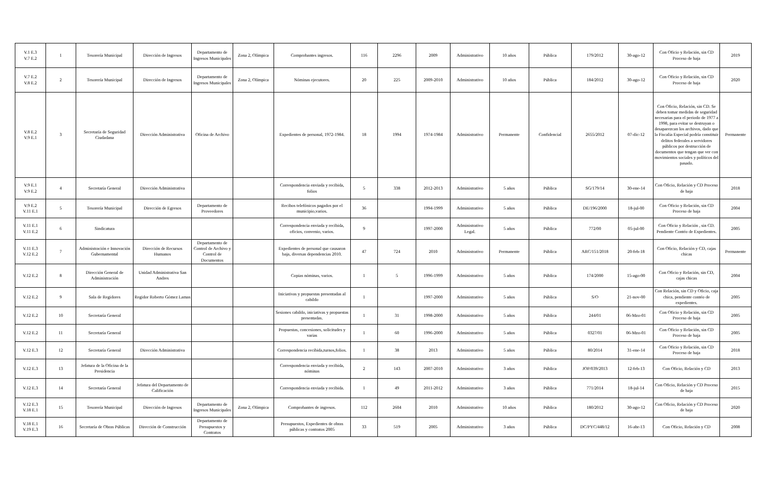| V.1 E.3 V.7 E.2 | 1 | Tesorería Municipal | Dirección de Ingresos | Departamento de Ingresos Municipales | Zona 2, Olímpica | Comprobantes ingresos. | 116 | 2296 | 2009 | Administrativo | 10 años | Pública | 179/2012 | 30-ago-12 | Con Oficio y Relación, sin CD Proceso de baja | 2019 |
| V.7 E.2 V.8 E.2 | 2 | Tesorería Municipal | Dirección de Ingresos | Departamento de Ingresos Municipales | Zona 2, Olímpica | Nóminas ejecutores. | 20 | 225 | 2009-2010 | Administrativo | 10 años | Pública | 184/2012 | 30-ago-12 | Con Oficio y Relación, sin CD Proceso de baja | 2020 |
| V.8 E.2 V.9 E.1 | 3 | Secretaría de Seguridad Ciudadana | Dirección Administrativa | Oficina de Archivo | | Expedientes de personal, 1972-1984. | 18 | 1994 | 1974-1984 | Administrativo | Permanente | Confidencial | 2655/2012 | 07-dic-12 | Con Oficio, Relación, sin CD. Se deben tomar medidas de seguridad necesarias para el periodo de 1977 a 1998, para evitar se destruyan o desaparezcan los archivos, dado que la Fiscalia Especial podría constituir delitos federales a servidores públicos por destrucción de documentos que tengan que ver con movimientos sociales y políticos del pasado. | Permanente |
| V.9 E.1 V.9 E.2 | 4 | Secretaría General | Dirección Administrativa | | | Correspondencia enviada y recibida, folios | 5 | 338 | 2012-2013 | Administrativo | 5 años | Pública | SG/179/14 | 30-ene-14 | Con Oficio, Relación y CD Proceso de baja | 2018 |
| V.9 E.2 V.11 E.1 | 5 | Tesorería Municipal | Dirección de Egresos | Departamento de Proveedores | | Recibos telefónicos pagados por el municipio,varios. | 36 | | 1994-1999 | Administrativo | 5 años | Pública | DE/196/2000 | 18-jul-00 | Con Oficio y Relación, sin CD Proceso de baja | 2004 |
| V.11 E.1 V.11 E.2 | 6 | Sindicatura | | | | Correspondencia enviada y recibida, oficios, convenio, varios. | 9 | | 1997-2000 | Administrativo Legal. | 5 años | Pública | 772/00 | 05-jul-00 | Con Oficio y Relación , sin CD. Pendiente Contéo de Expedientes. | 2005 |
| V.11 E.3 V.12 E.2 | 7 | Administración e Innovación Gubernamental | Dirección de Recursos Humanos | Departamento de Control de Archivo y Control de Documentos | | Expedientes de personal que causaron baja, diversas dependencias 2010. | 47 | 724 | 2010 | Administrativo | Permanente | Pública | ARC/151/2018 | 20-feb-18 | Con Oficio, Relación y CD, cajas chicas | Permanente |
| V.12 E.2 | 8 | Dirección General de Administración | Unidad Administrativa San Andres | | | Copias nóminas, varios. | 1 | 5 | 1996-1999 | Administrativo | 5 años | Pública | 174/2000 | 15-ago-00 | Con Oficio y Relación, sin CD, cajas chicas | 2004 |
| V.12 E.2 | 9 | Sala de Regidores | Regidor Roberto Gómez Lamas | | | Iniciativas y propuestas presentadas al cabildo | 1 | | 1997-2000 | Administrativo | 5 años | Pública | S/O | 21-nov-00 | Con Relación, sin CD y Oficio, caja chica, pendiente contéo de expedientes. | 2005 |
| V.12 E.2 | 10 | Secretaría General | | | | Sesiones cabildo, iniciativas y propuestas presentadas. | 1 | 31 | 1998-2000 | Administrativo | 5 años | Pública | 244/01 | 06-Mzo-01 | Con Oficio y Relación, sin CD Proceso de baja | 2005 |
| V.12 E.2 | 11 | Secretaría General | | | | Propuestas, concesiones, solicitudes y varias | 1 | 60 | 1996-2000 | Administrativo | 5 años | Pública | 0327/01 | 06-Mzo-01 | Con Oficio y Relación, sin CD Proceso de baja | 2005 |
| V.12 E.3 | 12 | Secretaría General | Dirección Administrativa | | | Correspondencia recibida,turnos,folios. | 1 | 38 | 2013 | Administrativo | 5 años | Pública | 80/2014 | 31-ene-14 | Con Oficio y Relación, sin CD Proceso de baja | 2018 |
| V.12 E.3 | 13 | Jefatura de la Oficina de la Presidencia | | | | Correspondencia enviada y recibida, nóminas | 2 | 143 | 2007-2010 | Administrativo | 3 años | Pública | JOP/039/2013 | 12-feb-13 | Con Oficio, Relación y CD | 2013 |
| V.12 E.3 | 14 | Secretaría General | Jefatura del Departamento de Calificación | | | Correspondencia enviada y recibida. | 1 | 49 | 2011-2012 | Administrativo | 3 años | Pública | 771/2014 | 18-jul-14 | Con Oficio, Relación y CD Proceso de baja | 2015 |
| V.12 E.3 V.18 E.1 | 15 | Tesorería Municipal | Dirección de Ingresos | Departamento de Ingresos Municipales | Zona 2, Olímpica | Comprobantes de ingresos. | 112 | 2604 | 2010 | Administrativo | 10 años | Pública | 180/2012 | 30-ago-12 | Con Oficio, Relación y CD Proceso de baja | 2020 |
| V.18 E.1 V.19 E.3 | 16 | Secretaría de Obras Públicas | Dirección de Construcción | Departamento de Presupuestos y Contratos | | Presupuestos, Expedientes de obras públicas y contratos 2005 | 33 | 519 | 2005 | Administrativo | 3 años | Pública | DC/PYC/448/12 | 16-abr-13 | Con Oficio, Relación y CD | 2008 |